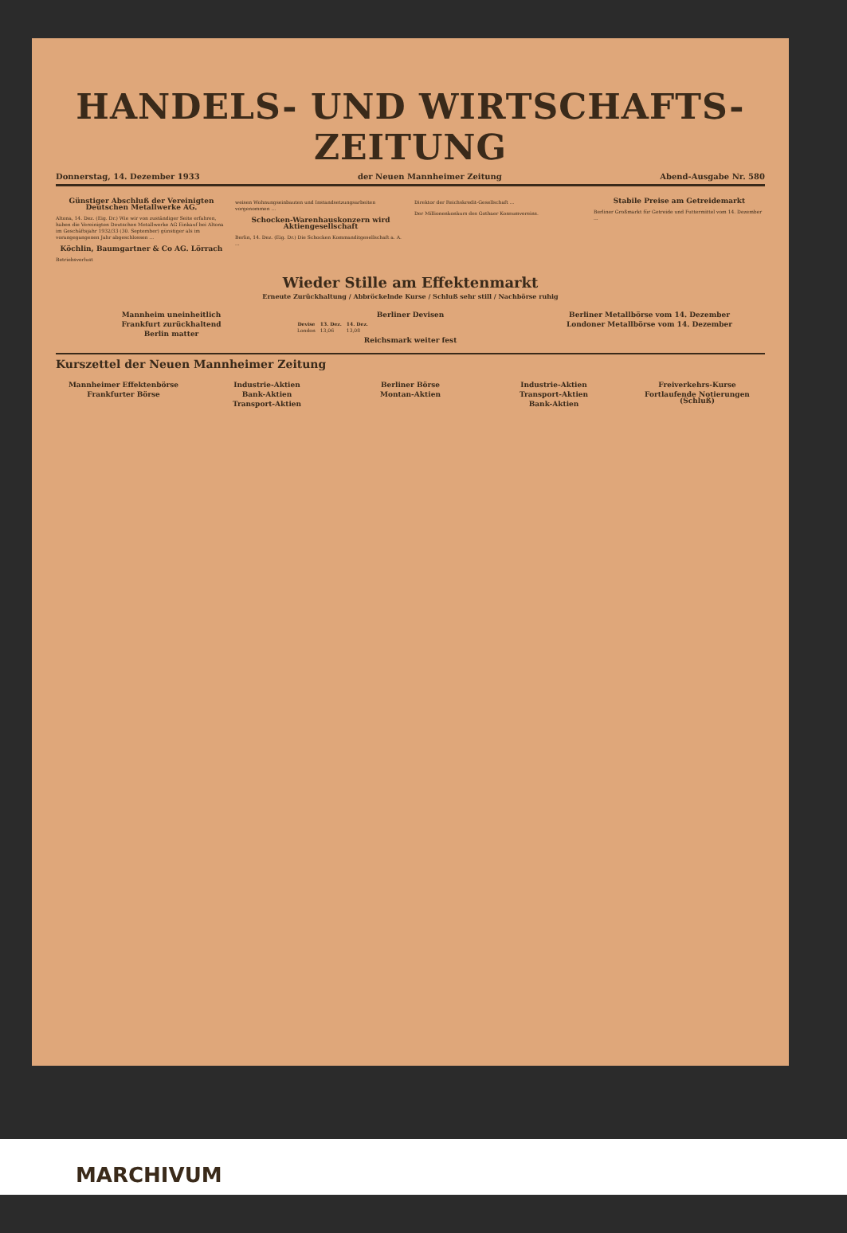HANDELS- UND WIRTSCHAFTS-ZEITUNG
Donnerstag, 14. Dezember 1933 der Neuen Mannheimer Zeitung Abend-Ausgabe Nr. 580
Günstiger Abschluß der Vereinigten Deutschen Metallwerke AG.
Altona, 14. Dez. (Eig. Dr.) Wie wir von zuständiger Seite erfahren, haben die Vereinigten Deutschen Metallwerke AG Einkauf bei Altona im Geschäftsjahr 1932/33 (30. September) günstiger als im vorangegangenen Jahr abgeschlossen ...
Köchlin, Baumgartner & Co AG. Lörrach
Betriebsverlust
weisen Wohnungseinbauten und Instandsetzungsarbeiten vorgenommen ...
Schocken-Warenhauskonzern wird Aktiengesellschaft
Berlin, 14. Dez. (Eig. Dr.) Die Schocken Kommanditgesellschaft a. A. ...
Direktor der Reichskredit-Gesellschaft ...
Der Millionenkonkurs des Gothaer Konsumvereins.
Stabile Preise am Getreidemarkt
Berliner Großmarkt für Getreide und Futtermittel vom 14. Dezember ...
Wieder Stille am Effektenmarkt
Erneute Zurückhaltung / Abbröckelnde Kurse / Schluß sehr still / Nachbörse ruhig
Mannheim uneinheitlich
Frankfurt zurückhaltend
Berlin matter
Berliner Devisen
| Devise | 13. Dez. | 14. Dez. |
| --- | --- | --- |
| London | 13,06 | 13,08 |
Reichsmark weiter fest
Berliner Metallbörse vom 14. Dezember
Londoner Metallbörse vom 14. Dezember
Kurszettel der Neuen Mannheimer Zeitung
Mannheimer Effektenbörse
Frankfurter Börse
Industrie-Aktien
Bank-Aktien
Transport-Aktien
Berliner Börse
Montan-Aktien
Industrie-Aktien
Transport-Aktien
Bank-Aktien
Freiverkehrs-Kurse
Fortlaufende Notierungen (Schluß)
MARCHIVUM